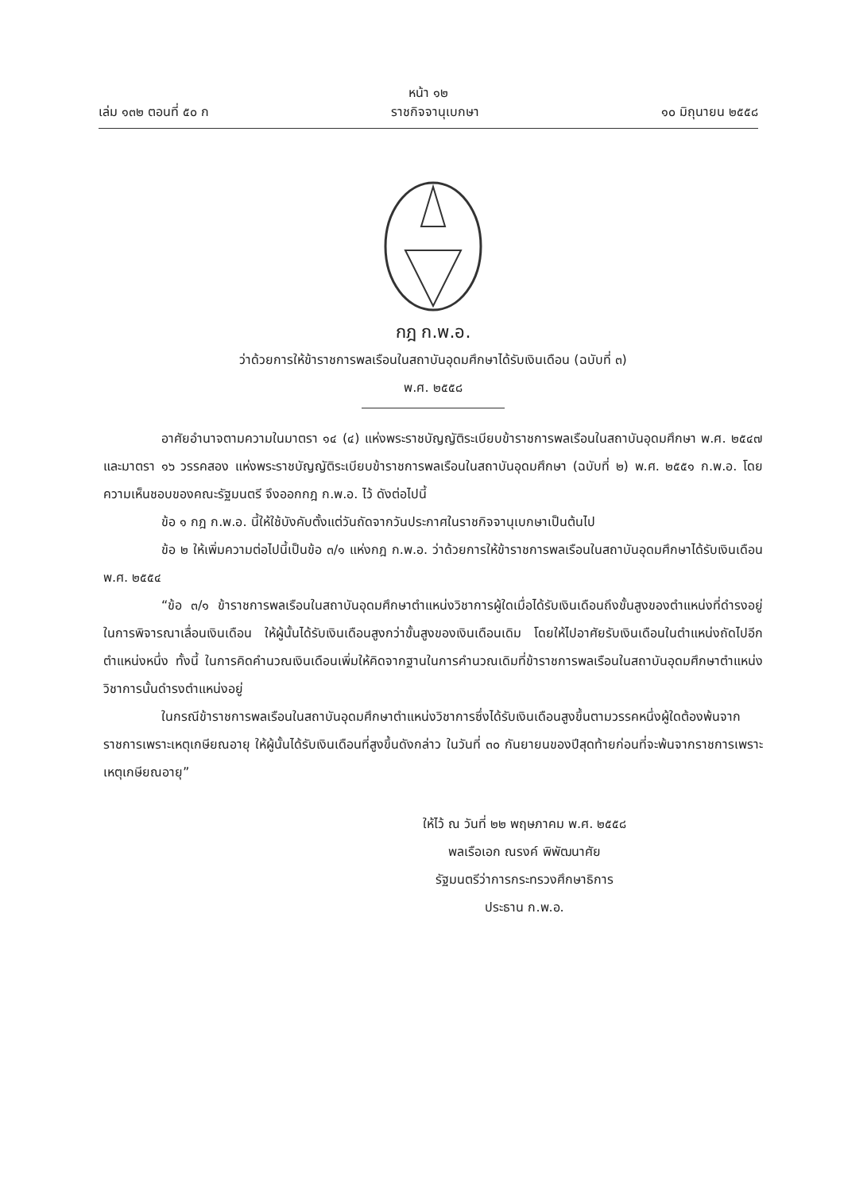หน้า ๑๒
เล่ม ๑๓๒ ตอนที่ ๕๐ ก ราชกิจจานุเบกษา ๑๐ มิถุนายน ๒๕๕๘
กฎ ก.พ.อ.
ว่าด้วยการให้ข้าราชการพลเรือนในสถาบันอุดมศึกษาได้รับเงินเดือน (ฉบับที่ ๓)
พ.ศ. ๒๕๕๘
อาศัยอำนาจตามความในมาตรา ๑๔ (๔) แห่งพระราชบัญญัติระเบียบข้าราชการพลเรือนในสถาบันอุดมศึกษา พ.ศ. ๒๕๔๗ และมาตรา ๑๖ วรรคสอง แห่งพระราชบัญญัติระเบียบข้าราชการพลเรือนในสถาบันอุดมศึกษา (ฉบับที่ ๒) พ.ศ. ๒๕๕๑ ก.พ.อ. โดยความเห็นชอบของคณะรัฐมนตรี จึงออกกฎ ก.พ.อ. ไว้ ดังต่อไปนี้
ข้อ ๑ กฎ ก.พ.อ. นี้ให้ใช้บังคับตั้งแต่วันถัดจากวันประกาศในราชกิจจานุเบกษาเป็นต้นไป
ข้อ ๒ ให้เพิ่มความต่อไปนี้เป็นข้อ ๓/๑ แห่งกฎ ก.พ.อ. ว่าด้วยการให้ข้าราชการพลเรือนในสถาบันอุดมศึกษาได้รับเงินเดือน พ.ศ. ๒๕๕๔
“ข้อ ๓/๑ ข้าราชการพลเรือนในสถาบันอุดมศึกษาตำแหน่งวิชาการผู้ใดเมื่อได้รับเงินเดือนถึงขั้นสูงของตำแหน่งที่ดำรงอยู่ ในการพิจารณาเลื่อนเงินเดือน ให้ผู้นั้นได้รับเงินเดือนสูงกว่าขั้นสูงของเงินเดือนเดิม โดยให้ไปอาศัยรับเงินเดือนในตำแหน่งถัดไปอีกตำแหน่งหนึ่ง ทั้งนี้ ในการคิดคำนวณเงินเดือนเพิ่มให้คิดจากฐานในการคำนวณเดิมที่ข้าราชการพลเรือนในสถาบันอุดมศึกษาตำแหน่งวิชาการนั้นดำรงตำแหน่งอยู่
ในกรณีข้าราชการพลเรือนในสถาบันอุดมศึกษาตำแหน่งวิชาการซึ่งได้รับเงินเดือนสูงขึ้นตามวรรคหนึ่งผู้ใดต้องพ้นจากราชการเพราะเหตุเกษียณอายุ ให้ผู้นั้นได้รับเงินเดือนที่สูงขึ้นดังกล่าว ในวันที่ ๓๐ กันยายนของปีสุดท้ายก่อนที่จะพ้นจากราชการเพราะเหตุเกษียณอายุ”
ให้ไว้ ณ วันที่ ๒๒ พฤษภาคม พ.ศ. ๒๕๕๘
พลเรือเอก ณรงค์ พิพัฒนาศัย
รัฐมนตรีว่าการกระทรวงศึกษาธิการ
ประธาน ก.พ.อ.